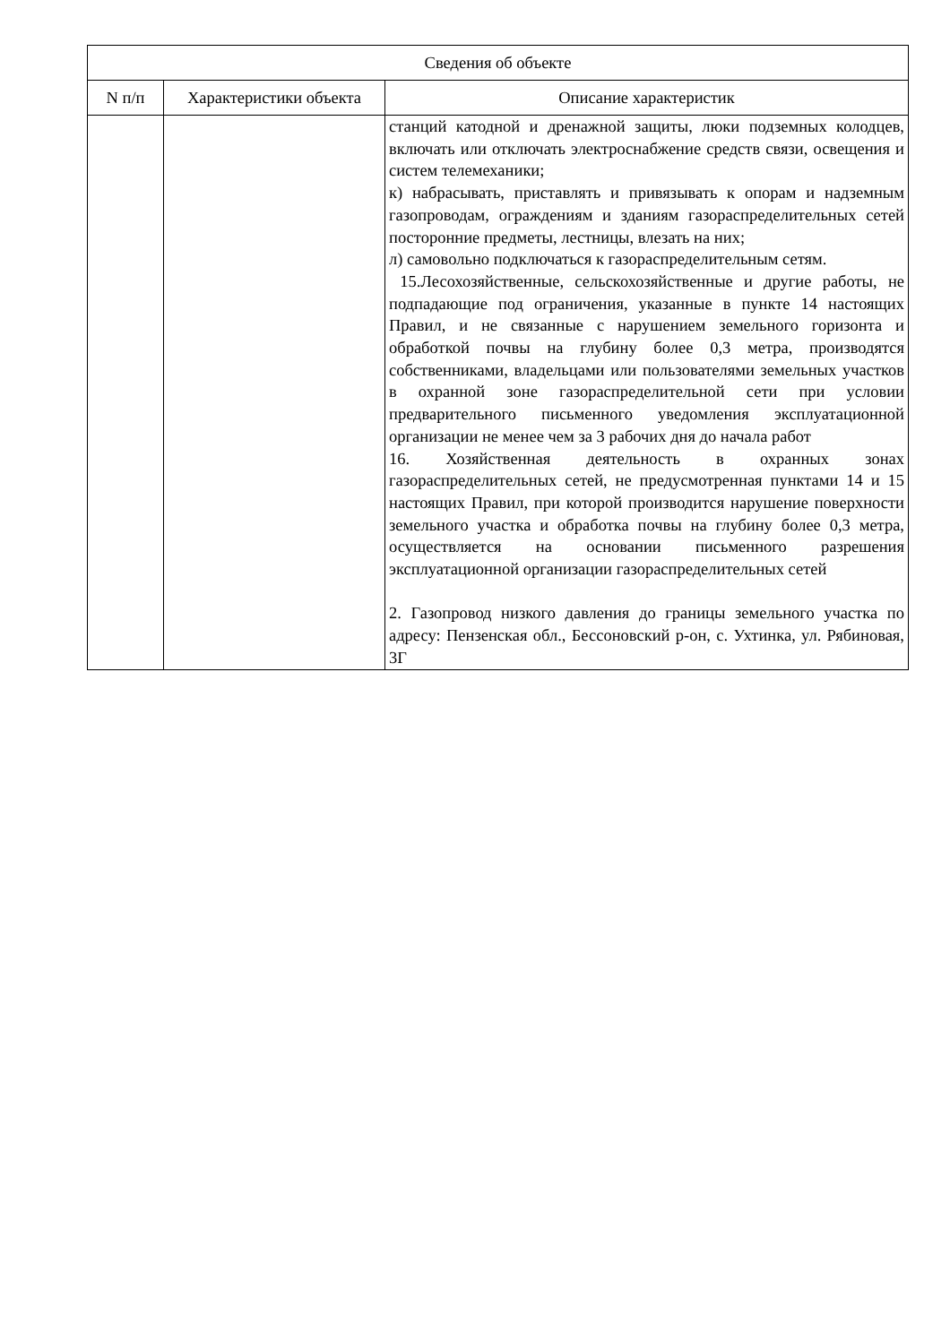| Сведения об объекте | | |
| --- | --- | --- |
| N п/п | Характеристики объекта | Описание характеристик |
| | | станций катодной и дренажной защиты, люки подземных колодцев, включать или отключать электроснабжение средств связи, освещения и систем телемеханики; к) набрасывать, приставлять и привязывать к опорам и надземным газопроводам, ограждениям и зданиям газораспределительных сетей посторонние предметы, лестницы, влезать на них; л) самовольно подключаться к газораспределительным сетям. 15.Лесохозяйственные, сельскохозяйственные и другие работы, не подпадающие под ограничения, указанные в пункте 14 настоящих Правил, и не связанные с нарушением земельного горизонта и обработкой почвы на глубину более 0,3 метра, производятся собственниками, владельцами или пользователями земельных участков в охранной зоне газораспределительной сети при условии предварительного письменного уведомления эксплуатационной организации не менее чем за 3 рабочих дня до начала работ 16. Хозяйственная деятельность в охранных зонах газораспределительных сетей, не предусмотренная пунктами 14 и 15 настоящих Правил, при которой производится нарушение поверхности земельного участка и обработка почвы на глубину более 0,3 метра, осуществляется на основании письменного разрешения эксплуатационной организации газораспределительных сетей 2. Газопровод низкого давления до границы земельного участка по адресу: Пензенская обл., Бессоновский р-он, с. Ухтинка, ул. Рябиновая, 3Г |